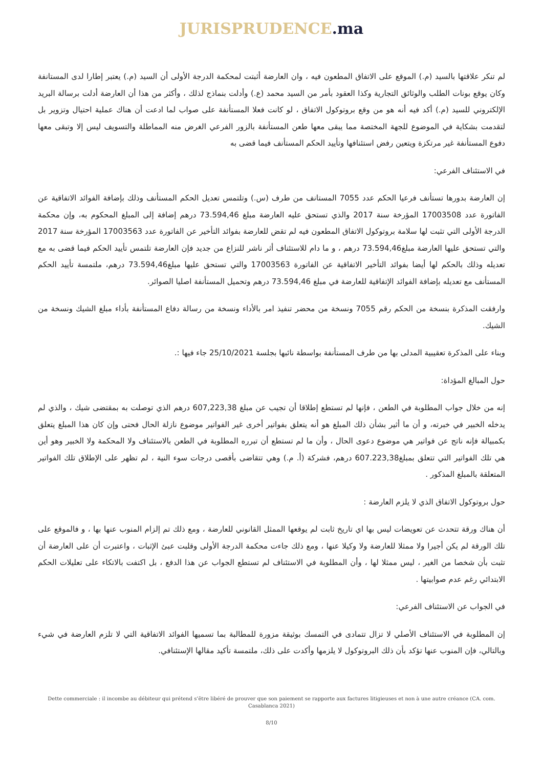JURISPRUDENCE.ma
لم تنكر علاقتها بالسيد (م.) الموقع على الاتفاق المطعون فيه ، وان العارضة أثبتت لمحكمة الدرجة الأولى أن السيد (م.) يعتبر إطارا لدى المستانفة وكان يوقع بونات الطلب والوثائق التجارية وكذا العقود بأمر من السيد محمد (ع.) وأدلت بنماذج لذلك ، وأكثر من هذا أن العارضة أدلت برسالة البريد الإلكتروني للسيد (م.) أكد فيه أنه هو من وقع بروتوكول الاتفاق ، لو كانت فعلا المستأنفة على صواب لما ادعت أن هناك عملية احتيال وتزوير بل لتقدمت بشكاية في الموضوع للجهة المختصة مما يبقى معها طعن المستأنفة بالزور الفرعي الغرض منه المماطلة والتسويف ليس إلا وتبقى معها دفوع المستأنفة غير مرتكزة ويتعين رفض استئنافها وتأييد الحكم المستأنف فيما قضى به
في الاستئناف الفرعي:
إن العارضة بدورها تستأنف فرعيا الحكم عدد 7055 المستانف من طرف (س.) وتلتمس تعديل الحكم المستأنف وذلك بإضافة الفوائد الاتفاقية عن الفاتورة عدد 17003508 المؤرخة سنة 2017 والذي تستحق عليه العارضة مبلغ 73.594,46 درهم إضافة إلى المبلغ المحكوم به، وإن محكمة الدرجة الأولى التي تثبت لها سلامة بروتوكول الاتفاق المطعون فيه لم تقض للعارضة بفوائد التأخير عن الفاتورة عدد 17003563 المؤرخة سنة 2017 والتي تستحق عليها العارضة مبلغ73.594,46 درهم ، و ما دام للاستئناف أثر ناشر للنزاع من جديد فإن العارضة تلتمس تأييد الحكم فيما قضى به مع تعديله وذلك بالحكم لها أيضا بفوائد التأخير الاتفاقية عن الفاتورة 17003563 والتي تستحق عليها مبلغ73.594,46 درهم، ملتمسة تأييد الحكم المستأنف مع تعديله بإضافة الفوائد الإتفاقية للعارضة في مبلغ 73.594,46 درهم وتحميل المستأنفة اصليا الصوائر.
وارفقت المذكرة بنسخة من الحكم رقم 7055 ونسخة من محضر تنفيذ امر بالأداء ونسخة من رسالة دفاع المستأنفة بأداء مبلغ الشيك ونسخة من الشيك.
وبناء على المذكرة تعقيبية المدلى بها من طرف المستأنفة بواسطة نائبها بجلسة 25/10/2021 جاء فيها :.
حول المبالغ المؤداة:
إنه من خلال جواب المطلوبة في الطعن ، فإنها لم تستطع إطلاقا أن تجيب عن مبلغ 607,223,38 درهم الذي توصلت به بمقتضى شيك ، والذي لم يدخله الخبير في خبرته، و أن ما أثير بشأن ذلك المبلغ هو أنه يتعلق بفواتير أخرى غير الفواتير موضوع نازلة الحال فحتى وإن كان هذا المبلغ يتعلق بكمبيالة فإنه ناتج عن فواتير هي موضوع دعوى الحال ، وأن ما لم تستطع أن تبرره المطلوبة في الطعن بالاستئناف ولا المحكمة ولا الخبير وهو أين هي تلك الفواتير التي تتعلق بمبلغ607.223,38 درهم، فشركة (أ. م.) وهي تتقاضى بأقصى درجات سوء النية ، لم تظهر على الإطلاق تلك الفواتير المتعلقة بالمبلغ المذكور .
حول بروتوكول الاتفاق الذي لا يلزم العارضة :
أن هناك ورقة تتحدث عن تعويضات ليس بها اي تاريخ ثابت لم يوقعها الممثل القانوني للعارضة ، ومع ذلك تم إلزام المنوب عنها بها ، و فالموقع على تلك الورقة لم يكن أجيرا ولا ممثلا للعارضة ولا وكيلا عنها ، ومع ذلك جاءت محكمة الدرجة الأولى وقلبت عبئ الإثبات ، واعتبرت أن على العارضة أن تثبت بأن شخصا من الغير ، ليس ممثلا لها ، وأن المطلوبة في الاستئناف لم تستطع الجواب عن هذا الدفع ، بل اكتفت بالاتكاء على تعليلات الحكم الابتدائي رغم عدم صوابيتها .
في الجواب عن الاستئناف الفرعي:
إن المطلوبة في الاستئناف الأصلي لا تزال تتمادى في التمسك بوثيقة مزورة للمطالبة بما تسميها الفوائد الاتفاقية التي لا تلزم العارضة في شيء وبالتالي، فإن المنوب عنها تؤكد بأن ذلك البروتوكول لا يلزمها وأكدت على ذلك، ملتمسة تأكيد مقالها الإستئنافي.
Dette commerciale : il incombe au débiteur qui prétend s’être libéré de prouver que son paiement se rapporte aux factures litigieuses et non à une autre créance (CA. com. Casablanca 2021)
8/10